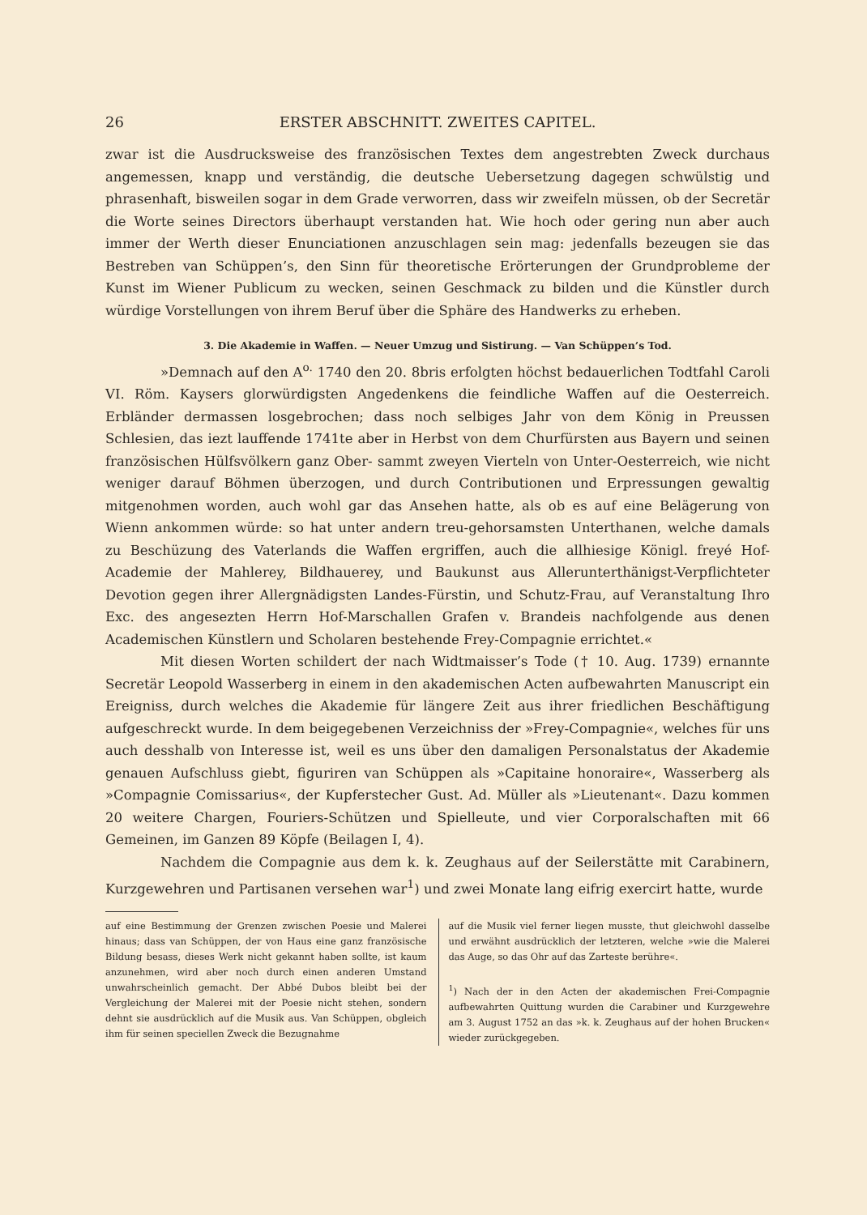26 ERSTER ABSCHNITT. ZWEITES CAPITEL.
zwar ist die Ausdrucksweise des französischen Textes dem angestrebten Zweck durchaus angemessen, knapp und verständig, die deutsche Uebersetzung dagegen schwülstig und phrasenhaft, bisweilen sogar in dem Grade verworren, dass wir zweifeln müssen, ob der Secretär die Worte seines Directors überhaupt verstanden hat. Wie hoch oder gering nun aber auch immer der Werth dieser Enunciationen anzuschlagen sein mag: jedenfalls bezeugen sie das Bestreben van Schüppen’s, den Sinn für theoretische Erörterungen der Grundprobleme der Kunst im Wiener Publicum zu wecken, seinen Geschmack zu bilden und die Künstler durch würdige Vorstellungen von ihrem Beruf über die Sphäre des Handwerks zu erheben.
3. Die Akademie in Waffen. — Neuer Umzug und Sistirung. — Van Schüppen’s Tod.
»Demnach auf den A<sup>o.</sup> 1740 den 20. 8bris erfolgten höchst bedauerlichen Todtfahl Caroli VI. Röm. Kaysers glorwürdigsten Angedenkens die feindliche Waffen auf die Oesterreich. Erbländer dermassen losgebrochen; dass noch selbiges Jahr von dem König in Preussen Schlesien, das iezt lauffende 1741te aber in Herbst von dem Churfürsten aus Bayern und seinen französischen Hülfsvölkern ganz Ober- sammt zweyen Vierteln von Unter-Oesterreich, wie nicht weniger darauf Böhmen überzogen, und durch Contributionen und Erpressungen gewaltig mitgenohmen worden, auch wohl gar das Ansehen hatte, als ob es auf eine Belägerung von Wienn ankommen würde: so hat unter andern treu-gehorsamsten Unterthanen, welche damals zu Beschüzung des Vaterlands die Waffen ergriffen, auch die allhiesige Königl. freyé Hof-Academie der Mahlerey, Bildhauerey, und Baukunst aus Allerunterthänigst-Verpflichteter Devotion gegen ihrer Allergnädigsten Landes-Fürstin, und Schutz-Frau, auf Veranstaltung Ihro Exc. des angesezten Herrn Hof-Marschallen Grafen v. Brandeis nachfolgende aus denen Academischen Künstlern und Scholaren bestehende Frey-Compagnie errichtet.«
Mit diesen Worten schildert der nach Widtmaisser’s Tode († 10. Aug. 1739) ernannte Secretär Leopold Wasserberg in einem in den akademischen Acten aufbewahrten Manuscript ein Ereigniss, durch welches die Akademie für längere Zeit aus ihrer friedlichen Beschäftigung aufgeschreckt wurde. In dem beigegebenen Verzeichniss der »Frey-Compagnie«, welches für uns auch desshalb von Interesse ist, weil es uns über den damaligen Personalstatus der Akademie genauen Aufschluss giebt, figuriren van Schüppen als »Capitaine honoraire«, Wasserberg als »Compagnie Comissarius«, der Kupferstecher Gust. Ad. Müller als »Lieutenant«. Dazu kommen 20 weitere Chargen, Fouriers-Schützen und Spielleute, und vier Corporalschaften mit 66 Gemeinen, im Ganzen 89 Köpfe (Beilagen I, 4).
Nachdem die Compagnie aus dem k. k. Zeughaus auf der Seilerstätte mit Carabinern, Kurzgewehren und Partisanen versehen war<sup>1</sup>) und zwei Monate lang eifrig exercirt hatte, wurde
auf eine Bestimmung der Grenzen zwischen Poesie und Malerei hinaus; dass van Schüppen, der von Haus eine ganz französische Bildung besass, dieses Werk nicht gekannt haben sollte, ist kaum anzunehmen, wird aber noch durch einen anderen Umstand unwahrscheinlich gemacht. Der Abbé Dubos bleibt bei der Vergleichung der Malerei mit der Poesie nicht stehen, sondern dehnt sie ausdrücklich auf die Musik aus. Van Schüppen, obgleich ihm für seinen speciellen Zweck die Bezugnahme
auf die Musik viel ferner liegen musste, thut gleichwohl dasselbe und erwähnt ausdrücklich der letzteren, welche »wie die Malerei das Auge, so das Ohr auf das Zarteste berühre«.
<sup>1</sup>) Nach der in den Acten der akademischen Frei-Compagnie aufbewahrten Quittung wurden die Carabiner und Kurzgewehre am 3. August 1752 an das »k. k. Zeughaus auf der hohen Brucken« wieder zurückgegeben.